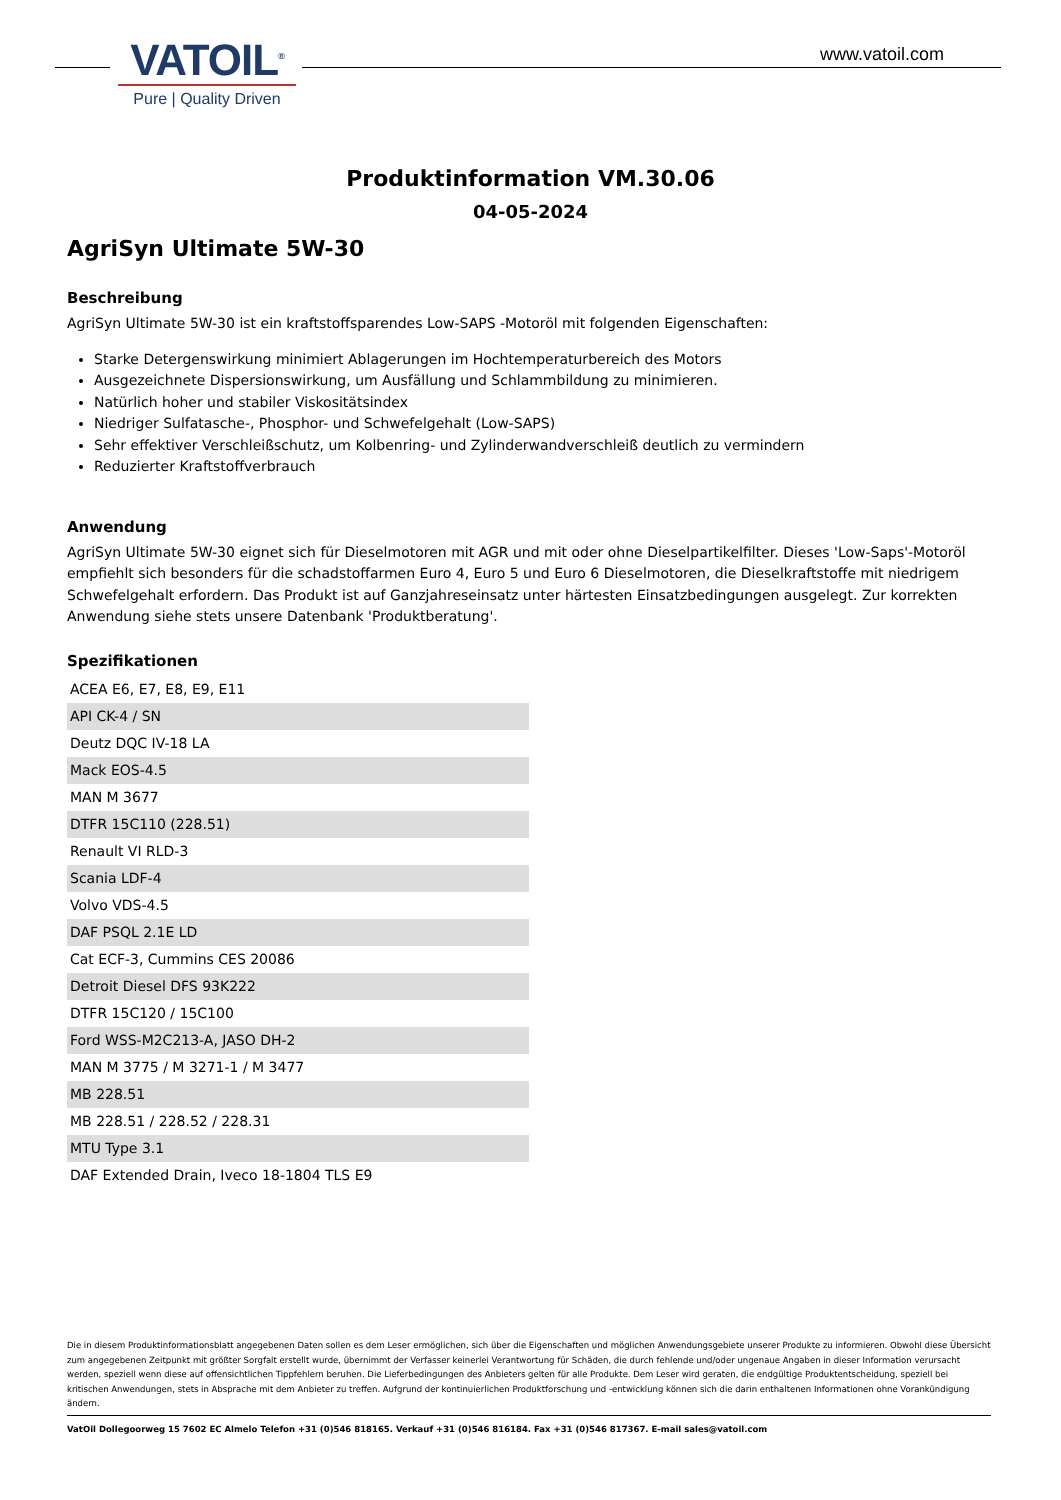VATOIL<sup>®</sup>
Pure | Quality Driven
www.vatoil.com
Produktinformation VM.30.06
04-05-2024
AgriSyn Ultimate 5W-30
Beschreibung
AgriSyn Ultimate 5W-30 ist ein kraftstoffsparendes Low-SAPS -Motoröl mit folgenden Eigenschaften:
Starke Detergenswirkung minimiert Ablagerungen im Hochtemperaturbereich des Motors
Ausgezeichnete Dispersionswirkung, um Ausfällung und Schlammbildung zu minimieren.
Natürlich hoher und stabiler Viskositätsindex
Niedriger Sulfatasche-, Phosphor- und Schwefelgehalt (Low-SAPS)
Sehr effektiver Verschleißschutz, um Kolbenring- und Zylinderwandverschleiß deutlich zu vermindern
Reduzierter Kraftstoffverbrauch
Anwendung
AgriSyn Ultimate 5W-30 eignet sich für Dieselmotoren mit AGR und mit oder ohne Dieselpartikelfilter. Dieses 'Low-Saps'-Motoröl empfiehlt sich besonders für die schadstoffarmen Euro 4, Euro 5 und Euro 6 Dieselmotoren, die Dieselkraftstoffe mit niedrigem Schwefelgehalt erfordern. Das Produkt ist auf Ganzjahreseinsatz unter härtesten Einsatzbedingungen ausgelegt. Zur korrekten Anwendung siehe stets unsere Datenbank 'Produktberatung'.
Spezifikationen
| ACEA E6, E7, E8, E9, E11 |
| API CK-4 / SN |
| Deutz DQC IV-18 LA |
| Mack EOS-4.5 |
| MAN M 3677 |
| DTFR 15C110 (228.51) |
| Renault VI RLD-3 |
| Scania LDF-4 |
| Volvo VDS-4.5 |
| DAF PSQL 2.1E LD |
| Cat ECF-3, Cummins CES 20086 |
| Detroit Diesel DFS 93K222 |
| DTFR 15C120 / 15C100 |
| Ford WSS-M2C213-A, JASO DH-2 |
| MAN M 3775 / M 3271-1 / M 3477 |
| MB 228.51 |
| MB 228.51 / 228.52 / 228.31 |
| MTU Type 3.1 |
| DAF Extended Drain, Iveco 18-1804 TLS E9 |
Die in diesem Produktinformationsblatt angegebenen Daten sollen es dem Leser ermöglichen, sich über die Eigenschaften und möglichen Anwendungsgebiete unserer Produkte zu informieren. Obwohl diese Übersicht zum angegebenen Zeitpunkt mit größter Sorgfalt erstellt wurde, übernimmt der Verfasser keinerlei Verantwortung für Schäden, die durch fehlende und/oder ungenaue Angaben in dieser Information verursacht werden, speziell wenn diese auf offensichtlichen Tippfehlern beruhen. Die Lieferbedingungen des Anbieters gelten für alle Produkte. Dem Leser wird geraten, die endgültige Produktentscheidung, speziell bei kritischen Anwendungen, stets in Absprache mit dem Anbieter zu treffen. Aufgrund der kontinuierlichen Produktforschung und -entwicklung können sich die darin enthaltenen Informationen ohne Vorankündigung ändern.
VatOil Dollegoorweg 15 7602 EC Almelo Telefon +31 (0)546 818165. Verkauf +31 (0)546 816184. Fax +31 (0)546 817367. E-mail sales@vatoil.com